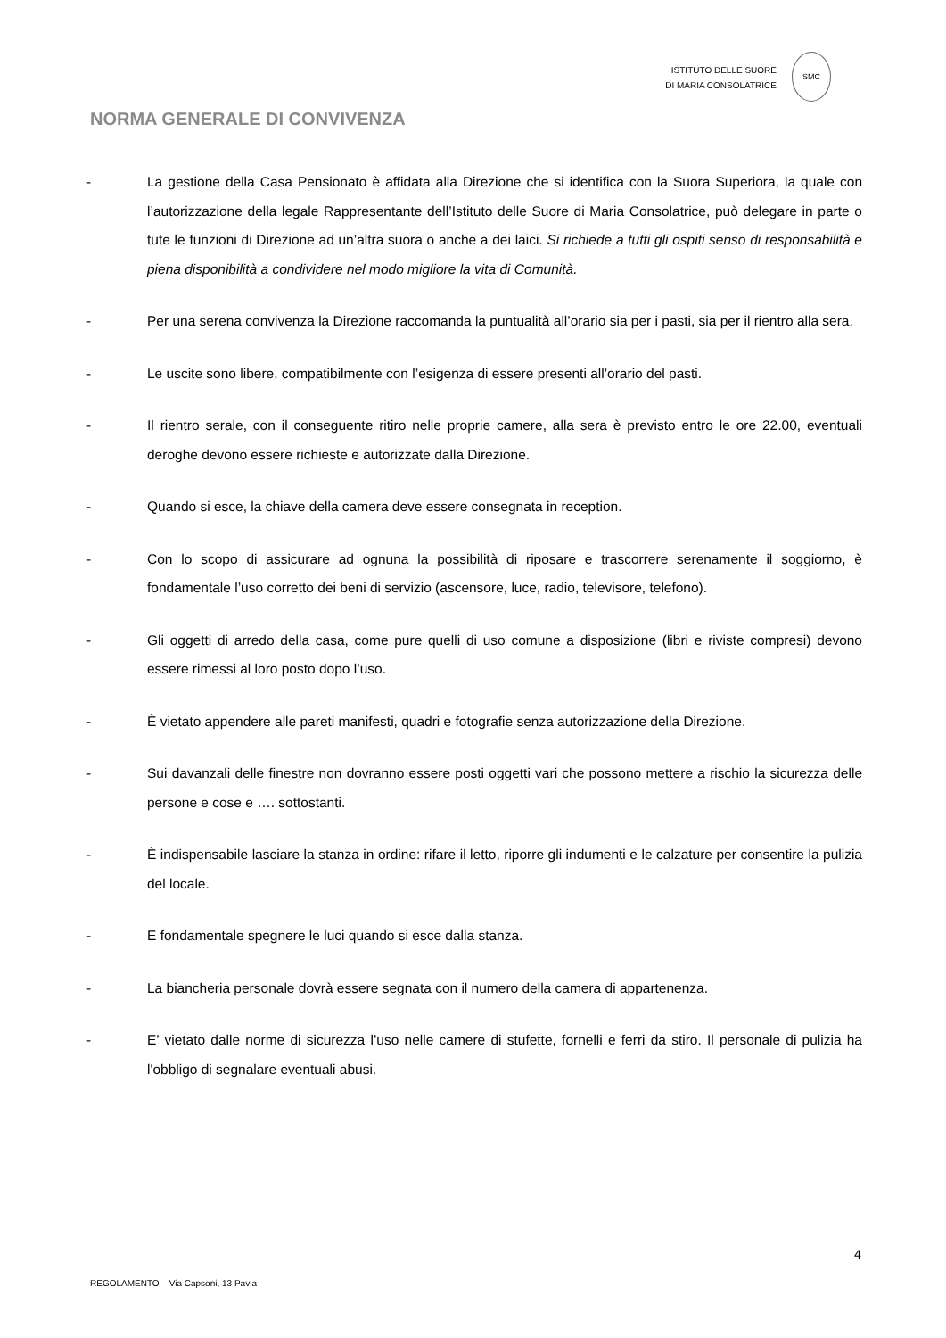ISTITUTO DELLE SUORE
DI MARIA CONSOLATRICE
SMC
NORMA GENERALE DI CONVIVENZA
- La gestione della Casa Pensionato è affidata alla Direzione che si identifica con la Suora Superiora, la quale con l’autorizzazione della legale Rappresentante dell’Istituto delle Suore di Maria Consolatrice, può delegare in parte o tute le funzioni di Direzione ad un’altra suora o anche a dei laici. Si richiede a tutti gli ospiti senso di responsabilità e piena disponibilità a condividere nel modo migliore la vita di Comunità.
- Per una serena convivenza la Direzione raccomanda la puntualità all’orario sia per i pasti, sia per il rientro alla sera.
- Le uscite sono libere, compatibilmente con l’esigenza di essere presenti all’orario del pasti.
- Il rientro serale, con il conseguente ritiro nelle proprie camere, alla sera è previsto entro le ore 22.00, eventuali deroghe devono essere richieste e autorizzate dalla Direzione.
- Quando si esce, la chiave della camera deve essere consegnata in reception.
- Con lo scopo di assicurare ad ognuna la possibilità di riposare e trascorrere serenamente il soggiorno, è fondamentale l’uso corretto dei beni di servizio (ascensore, luce, radio, televisore, telefono).
- Gli oggetti di arredo della casa, come pure quelli di uso comune a disposizione (libri e riviste compresi) devono essere rimessi al loro posto dopo l’uso.
- È vietato appendere alle pareti manifesti, quadri e fotografie senza autorizzazione della Direzione.
- Sui davanzali delle finestre non dovranno essere posti oggetti vari che possono mettere a rischio la sicurezza delle persone e cose e …. sottostanti.
- È indispensabile lasciare la stanza in ordine: rifare il letto, riporre gli indumenti e le calzature per consentire la pulizia del locale.
- E fondamentale spegnere le luci quando si esce dalla stanza.
- La biancheria personale dovrà essere segnata con il numero della camera di appartenenza.
- E’ vietato dalle norme di sicurezza l’uso nelle camere di stufette, fornelli e ferri da stiro. Il personale di pulizia ha l'obbligo di segnalare eventuali abusi.
4
REGOLAMENTO – Via Capsoni, 13 Pavia